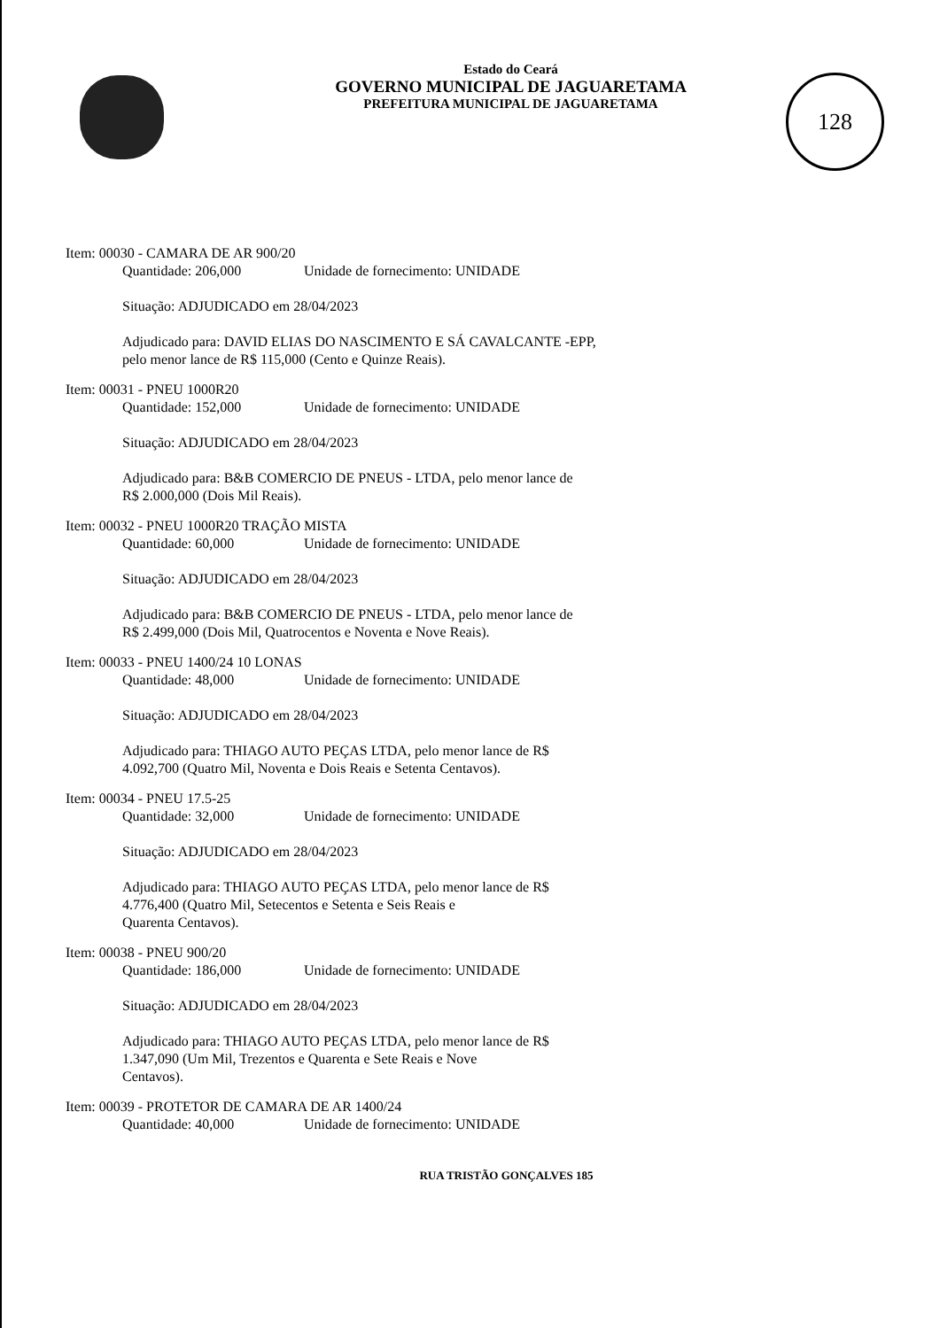128
Estado do Ceará
GOVERNO MUNICIPAL DE JAGUARETAMA
PREFEITURA MUNICIPAL DE JAGUARETAMA
Item: 00030 - CAMARA DE AR 900/20
Quantidade: 206,000 Unidade de fornecimento: UNIDADE
Situação: ADJUDICADO em 28/04/2023
Adjudicado para: DAVID ELIAS DO NASCIMENTO E SÁ CAVALCANTE -EPP,
pelo menor lance de R$ 115,000 (Cento e Quinze Reais).
Item: 00031 - PNEU 1000R20
Quantidade: 152,000 Unidade de fornecimento: UNIDADE
Situação: ADJUDICADO em 28/04/2023
Adjudicado para: B&B COMERCIO DE PNEUS - LTDA, pelo menor lance de
R$ 2.000,000 (Dois Mil Reais).
Item: 00032 - PNEU 1000R20 TRAÇÃO MISTA
Quantidade: 60,000 Unidade de fornecimento: UNIDADE
Situação: ADJUDICADO em 28/04/2023
Adjudicado para: B&B COMERCIO DE PNEUS - LTDA, pelo menor lance de
R$ 2.499,000 (Dois Mil, Quatrocentos e Noventa e Nove Reais).
Item: 00033 - PNEU 1400/24 10 LONAS
Quantidade: 48,000 Unidade de fornecimento: UNIDADE
Situação: ADJUDICADO em 28/04/2023
Adjudicado para: THIAGO AUTO PEÇAS LTDA, pelo menor lance de R$
4.092,700 (Quatro Mil, Noventa e Dois Reais e Setenta Centavos).
Item: 00034 - PNEU 17.5-25
Quantidade: 32,000 Unidade de fornecimento: UNIDADE
Situação: ADJUDICADO em 28/04/2023
Adjudicado para: THIAGO AUTO PEÇAS LTDA, pelo menor lance de R$
4.776,400 (Quatro Mil, Setecentos e Setenta e Seis Reais e
Quarenta Centavos).
Item: 00038 - PNEU 900/20
Quantidade: 186,000 Unidade de fornecimento: UNIDADE
Situação: ADJUDICADO em 28/04/2023
Adjudicado para: THIAGO AUTO PEÇAS LTDA, pelo menor lance de R$
1.347,090 (Um Mil, Trezentos e Quarenta e Sete Reais e Nove
Centavos).
Item: 00039 - PROTETOR DE CAMARA DE AR 1400/24
Quantidade: 40,000 Unidade de fornecimento: UNIDADE
RUA TRISTÃO GONÇALVES 185